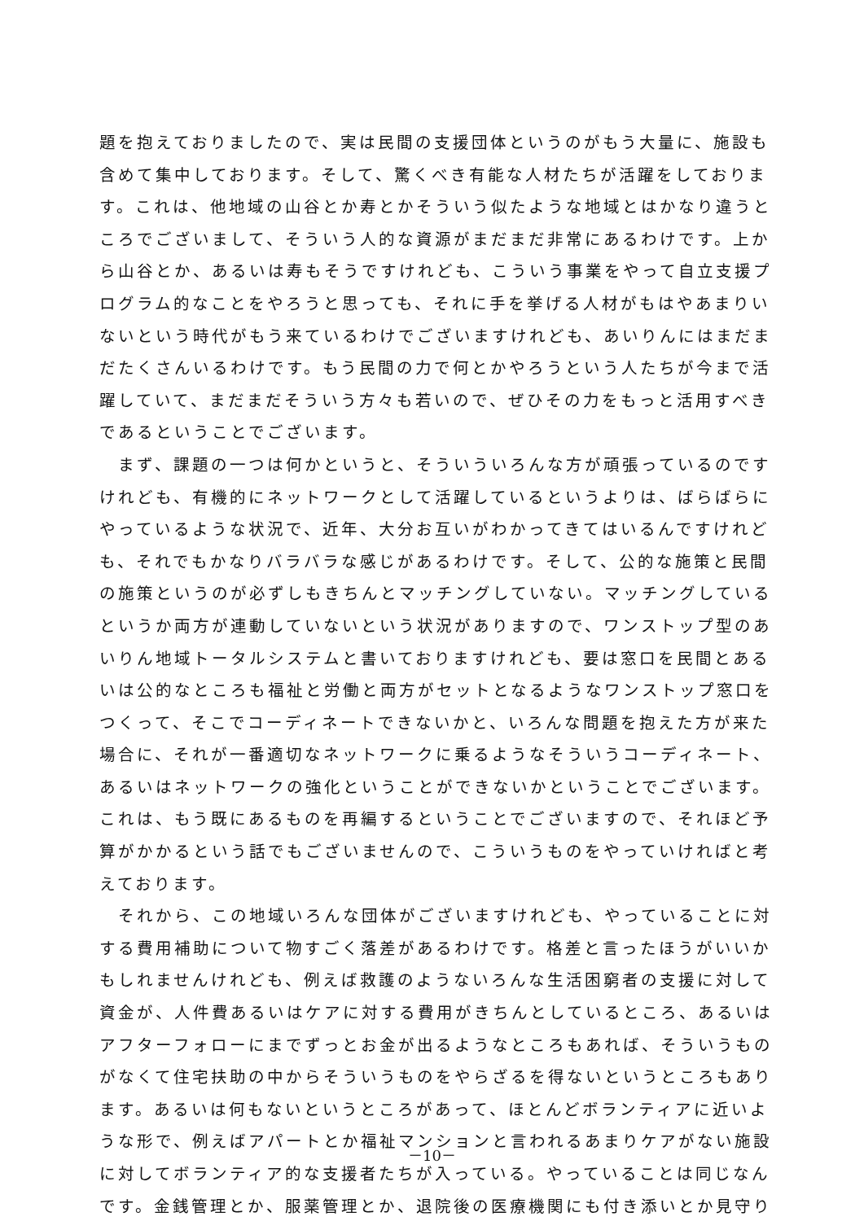題を抱えておりましたので、実は民間の支援団体というのがもう大量に、施設も含めて集中しております。そして、驚くべき有能な人材たちが活躍をしております。これは、他地域の山谷とか寿とかそういう似たような地域とはかなり違うところでございまして、そういう人的な資源がまだまだ非常にあるわけです。上から山谷とか、あるいは寿もそうですけれども、こういう事業をやって自立支援プログラム的なことをやろうと思っても、それに手を挙げる人材がもはやあまりいないという時代がもう来ているわけでございますけれども、あいりんにはまだまだたくさんいるわけです。もう民間の力で何とかやろうという人たちが今まで活躍していて、まだまだそういう方々も若いので、ぜひその力をもっと活用すべきであるということでございます。
　まず、課題の一つは何かというと、そういういろんな方が頑張っているのですけれども、有機的にネットワークとして活躍しているというよりは、ばらばらにやっているような状況で、近年、大分お互いがわかってきてはいるんですけれども、それでもかなりバラバラな感じがあるわけです。そして、公的な施策と民間の施策というのが必ずしもきちんとマッチングしていない。マッチングしているというか両方が連動していないという状況がありますので、ワンストップ型のあいりん地域トータルシステムと書いておりますけれども、要は窓口を民間とあるいは公的なところも福祉と労働と両方がセットとなるようなワンストップ窓口をつくって、そこでコーディネートできないかと、いろんな問題を抱えた方が来た場合に、それが一番適切なネットワークに乗るようなそういうコーディネート、あるいはネットワークの強化ということができないかということでございます。これは、もう既にあるものを再編するということでございますので、それほど予算がかかるという話でもございませんので、こういうものをやっていければと考えております。
　それから、この地域いろんな団体がございますけれども、やっていることに対する費用補助について物すごく落差があるわけです。格差と言ったほうがいいかもしれませんけれども、例えば救護のようないろんな生活困窮者の支援に対して資金が、人件費あるいはケアに対する費用がきちんとしているところ、あるいはアフターフォローにまでずっとお金が出るようなところもあれば、そういうものがなくて住宅扶助の中からそういうものをやらざるを得ないというところもあります。あるいは何もないというところがあって、ほとんどボランティアに近いような形で、例えばアパートとか福祉マンションと言われるあまりケアがない施設に対してボランティア的な支援者たちが入っている。やっていることは同じなんです。金銭管理とか、服薬管理とか、退院後の医療機関にも付き添いとか見守り
－10－